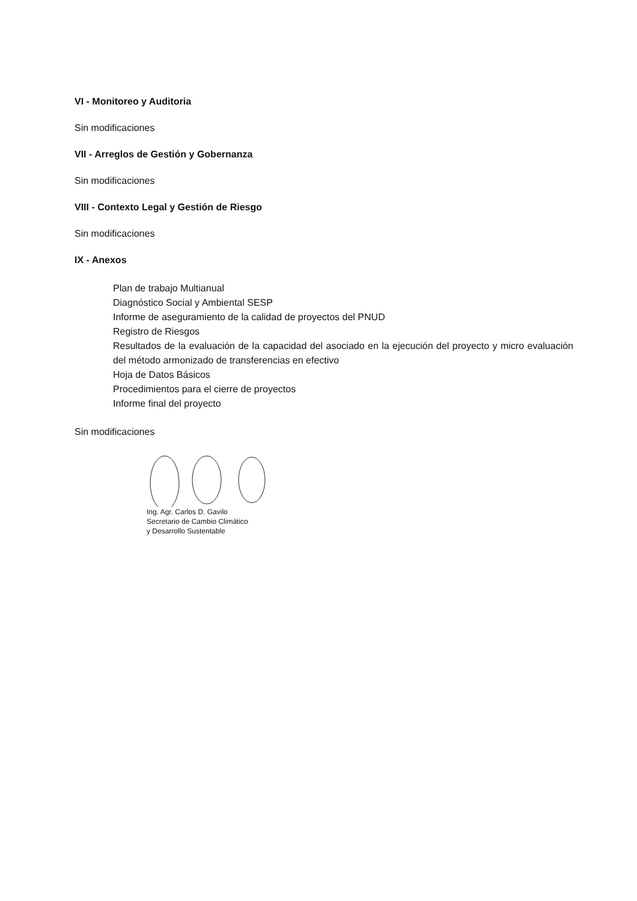VI - Monitoreo y Auditoria
Sin modificaciones
VII - Arreglos de Gestión y Gobernanza
Sin modificaciones
VIII - Contexto Legal y Gestión de Riesgo
Sin modificaciones
IX - Anexos
Plan de trabajo Multianual
Diagnóstico Social y Ambiental SESP
Informe de aseguramiento de la calidad de proyectos del PNUD
Registro de Riesgos
Resultados de la evaluación de la capacidad del asociado en la ejecución del proyecto y micro evaluación del método armonizado de transferencias en efectivo
Hoja de Datos Básicos
Procedimientos para el cierre de proyectos
Informe final del proyecto
Sin modificaciones
Ing. Agr. Carlos D. Gavilo
Secretario de Cambio Climático
y Desarrollo Sustentable